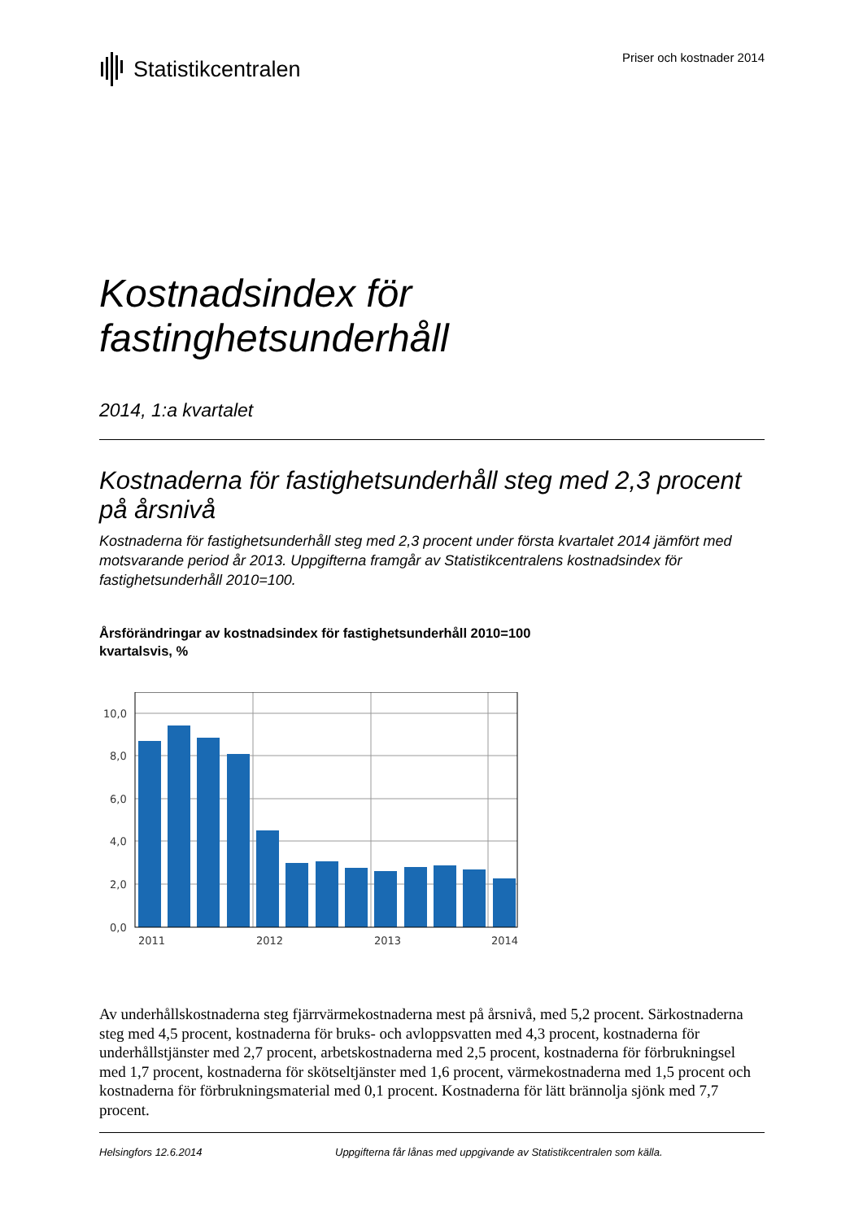Statistikcentralen
Priser och kostnader 2014
Kostnadsindex för
fastinghetsunderhåll
2014, 1:a kvartalet
Kostnaderna för fastighetsunderhåll steg med 2,3 procent på årsnivå
Kostnaderna för fastighetsunderhåll steg med 2,3 procent under första kvartalet 2014 jämfört med motsvarande period år 2013. Uppgifterna framgår av Statistikcentralens kostnadsindex för fastighetsunderhåll 2010=100.
Årsförändringar av kostnadsindex för fastighetsunderhåll 2010=100
kvartalsvis, %
10,0
8,0
6,0
4,0
2,0
0,0
2011
2012
2013
2014
Av underhållskostnaderna steg fjärrvärmekostnaderna mest på årsnivå, med 5,2 procent. Särkostnaderna steg med 4,5 procent, kostnaderna för bruks- och avloppsvatten med 4,3 procent, kostnaderna för underhållstjänster med 2,7 procent, arbetskostnaderna med 2,5 procent, kostnaderna för förbrukningsel med 1,7 procent, kostnaderna för skötseltjänster med 1,6 procent, värmekostnaderna med 1,5 procent och kostnaderna för förbrukningsmaterial med 0,1 procent. Kostnaderna för lätt brännolja sjönk med 7,7 procent.
Helsingfors 12.6.2014 Uppgifterna får lånas med uppgivande av Statistikcentralen som källa.